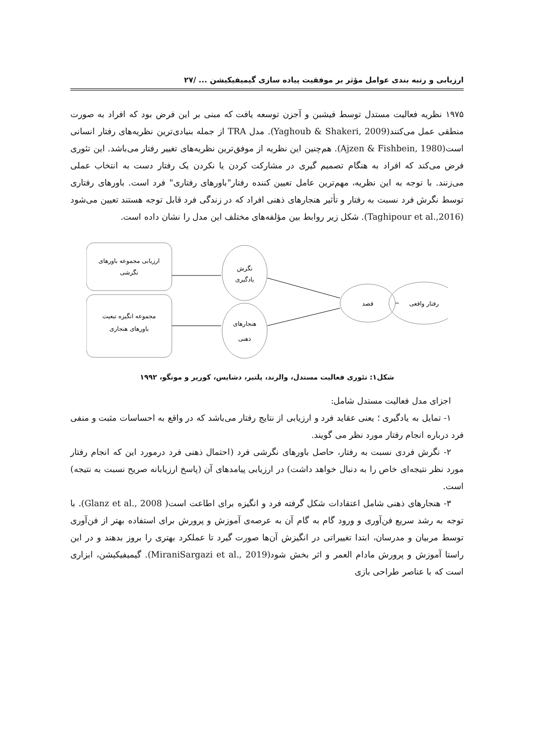ارزیابی و رتبه بندی عوامل مؤثر بر موفقیت پیاده سازی گیمیفیکیشن ... /۲۷
۱۹۷۵ نظریه فعالیت مستدل توسط فیشبن و آجزن توسعه یافت که مبنی بر این فرض بود که افراد به صورت منطقی عمل می‌کنند(Yaghoub & Shakeri, 2009). مدل TRA از جمله بنیادی‌ترین نظریه‌های رفتار انسانی است(Ajzen & Fishbein, 1980). هم‌چنین این نظریه از موفق‌ترین نظریه‌های تغییر رفتار می‌باشد. این تئوری فرض می‌کند که افراد به هنگام تصمیم گیری در مشارکت کردن یا نکردن یک رفتار دست به انتخاب عملی می‌زنند. با توجه به این نظریه، مهم‌ترین عامل تعیین کننده رفتار"باورهای رفتاری" فرد است. باورهای رفتاری توسط نگرش فرد نسبت به رفتار و تأثیر هنجارهای ذهنی افراد که در زندگی فرد قابل توجه هستند تعیین می‌شود (Taghipour et al.,2016). شکل زیر روابط بین مؤلفه‌های مختلف این مدل را نشان داده است.
ارزیابی مجموعه باورهای
نگرشی
مجموعه انگیزه تبعیت
باورهای هنجاری
نگرش
یادگیری
هنجارهای
ذهنی
قصد
رفتار واقعی
شکل۱: تئوری فعالیت مستدل، والرند، پلتیر، دشایس، کوریر و مونگو، ۱۹۹۲
اجزای مدل فعالیت مستدل شامل:
۱- تمایل به یادگیری ؛ یعنی عقاید فرد و ارزیابی از نتایج رفتار می‌باشد که در واقع به احساسات مثبت و منفی فرد درباره انجام رفتار مورد نظر می گویند.
۲- نگرش فردی نسبت به رفتار، حاصل باورهای نگرشی فرد (احتمال ذهنی فرد درمورد این که انجام رفتار مورد نظر نتیجه‌ای خاص را به دنبال خواهد داشت) در ارزیابی پیامدهای آن (پاسخ ارزیابانه صریح نسبت به نتیجه) است.
۳- هنجارهای ذهنی شامل اعتقادات شکل گرفته فرد و انگیزه برای اطاعت است( Glanz et al., 2008). با توجه به رشد سریع فن‌آوری و ورود گام به گام آن به عرصه‌ی آموزش و پرورش برای استفاده بهتر از فن‌آوری توسط مربیان و مدرسان، ابتدا تغییراتی در انگیزش آن‌ها صورت گیرد تا عملکرد بهتری را بروز بدهند و در این راستا آموزش و پرورش مادام العمر و اثر بخش شود(MiraniSargazi et al., 2019). گیمیفیکیشن، ابزاری است که با عناصر طراحی بازی